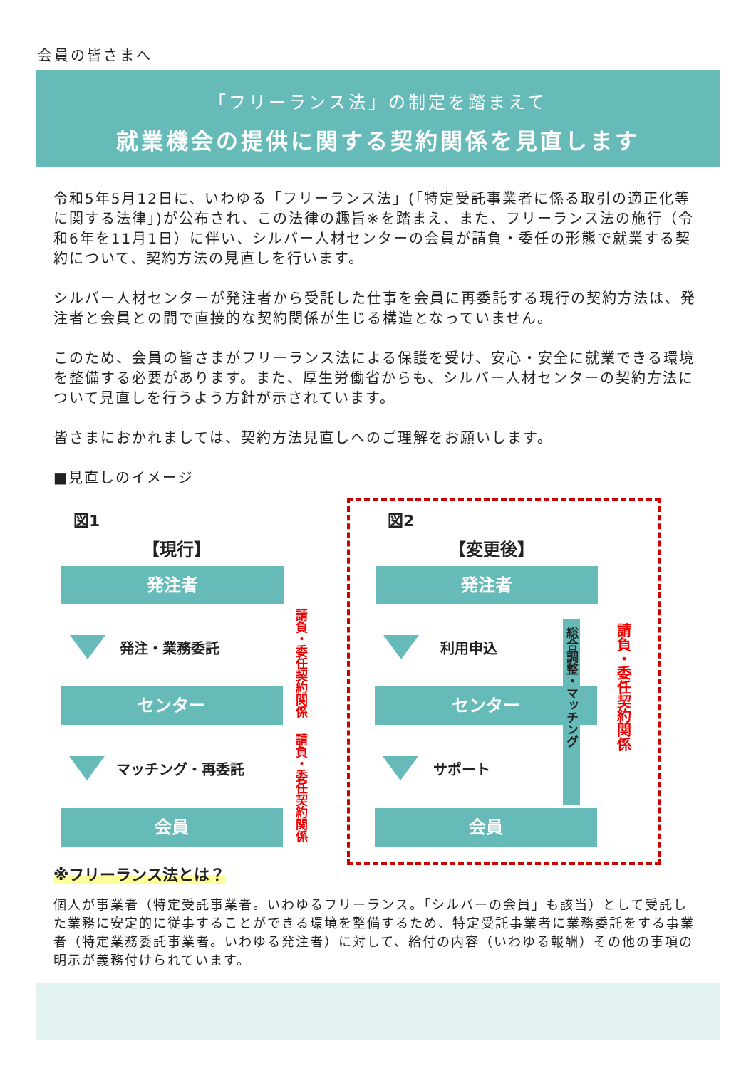会員の皆さまへ
「フリーランス法」の制定を踏まえて
就業機会の提供に関する契約関係を見直します
令和5年5月12日に、いわゆる「フリーランス法」(「特定受託事業者に係る取引の適正化等に関する法律」)が公布され、この法律の趣旨※を踏まえ、また、フリーランス法の施行（令和6年を11月1日）に伴い、シルバー人材センターの会員が請負・委任の形態で就業する契約について、契約方法の見直しを行います。
シルバー人材センターが発注者から受託した仕事を会員に再委託する現行の契約方法は、発注者と会員との間で直接的な契約関係が生じる構造となっていません。
このため、会員の皆さまがフリーランス法による保護を受け、安心・安全に就業できる環境を整備する必要があります。また、厚生労働省からも、シルバー人材センターの契約方法について見直しを行うよう方針が示されています。
皆さまにおかれましては、契約方法見直しへのご理解をお願いします。
■見直しのイメージ
図1
【現行】
発注者
発注・業務委託
センター
マッチング・再委託
会員
請負・委任契約関係
請負・委任契約関係
図2
【変更後】
発注者
利用申込
センター
サポート
会員
総合調整・マッチング
請負・委任契約関係
※フリーランス法とは？
個人が事業者（特定受託事業者。いわゆるフリーランス。「シルバーの会員」も該当）として受託した業務に安定的に従事することができる環境を整備するため、特定受託事業者に業務委託をする事業者（特定業務委託事業者。いわゆる発注者）に対して、給付の内容（いわゆる報酬）その他の事項の明示が義務付けられています。